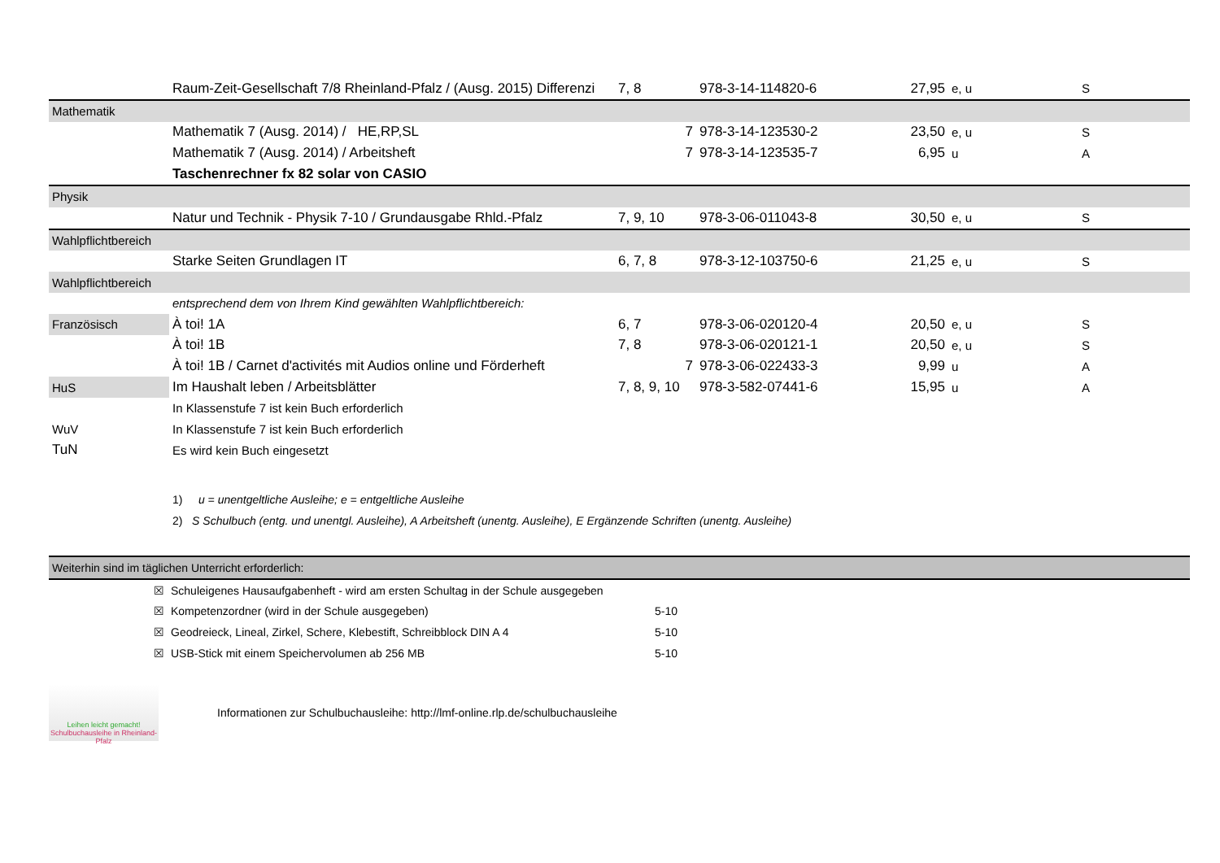| | Raum-Zeit-Gesellschaft 7/8 Rheinland-Pfalz / (Ausg. 2015) Differenzi | 7, 8 | 978-3-14-114820-6 | 27,95 | e, u | S |
| Mathematik | | | | | | |
| | Mathematik 7 (Ausg. 2014) / HE,RP,SL | 7 | 978-3-14-123530-2 | 23,50 | e, u | S |
| | Mathematik 7 (Ausg. 2014) / Arbeitsheft | 7 | 978-3-14-123535-7 | 6,95 | u | A |
| | Taschenrechner fx 82 solar von CASIO | | | | | |
| Physik | | | | | | |
| | Natur und Technik - Physik 7-10 / Grundausgabe Rhld.-Pfalz | 7, 9, 10 | 978-3-06-011043-8 | 30,50 | e, u | S |
| Wahlpflichtbereich | | | | | | |
| | Starke Seiten Grundlagen IT | 6, 7, 8 | 978-3-12-103750-6 | 21,25 | e, u | S |
| Wahlpflichtbereich | | | | | | |
| | entsprechend dem von Ihrem Kind gewählten Wahlpflichtbereich: | | | | | |
| Französisch | À toi! 1A | 6, 7 | 978-3-06-020120-4 | 20,50 | e, u | S |
| | À toi! 1B | 7, 8 | 978-3-06-020121-1 | 20,50 | e, u | S |
| | À toi! 1B / Carnet d'activités mit Audios online und Förderheft | 7 | 978-3-06-022433-3 | 9,99 | u | A |
| HuS | Im Haushalt leben / Arbeitsblätter | 7, 8, 9, 10 | 978-3-582-07441-6 | 15,95 | u | A |
| | In Klassenstufe 7 ist kein Buch erforderlich | | | | | |
| WuV | In Klassenstufe 7 ist kein Buch erforderlich | | | | | |
| TuN | Es wird kein Buch eingesetzt | | | | | |
| | 1) u = unentgeltliche Ausleihe; e = entgeltliche Ausleihe | | | | | |
| | 2) S Schulbuch (entg. und unentgl. Ausleihe), A Arbeitsheft (unentg. Ausleihe), E Ergänzende Schriften (unentg. Ausleihe) | | | | | |
| Weiterhin sind im täglichen Unterricht erforderlich: | | | | | | |
| | ☒ | Schuleigenes Hausaufgabenheft - wird am ersten Schultag in der Schule ausgegeben | |
| | ☒ | Kompetenzordner (wird in der Schule ausgegeben) | 5-10 |
| | ☒ | Geodreieck, Lineal, Zirkel, Schere, Klebestift, Schreibblock DIN A 4 | 5-10 |
| | ☒ | USB-Stick mit einem Speichervolumen ab 256 MB | 5-10 |
Leihen leicht gemacht!
Schulbuchausleihe in Rheinland-Pfalz
Informationen zur Schulbuchausleihe: http://lmf-online.rlp.de/schulbuchausleihe